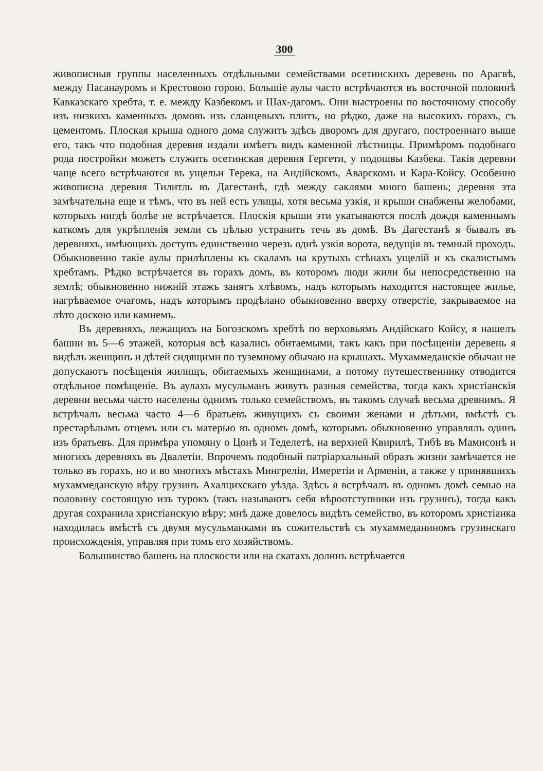300
живописныя группы населенныхъ отдѣльными семействами осетинскихъ деревень по Арагвѣ, между Пасанауромъ и Крестовою горою. Большіе аулы часто встрѣчаются въ восточной половинѣ Кавказскаго хребта, т. е. между Казбекомъ и Шах-дагомъ. Они выстроены по восточному способу изъ низкихъ каменныхъ домовъ изъ сланцевыхъ плитъ, но рѣдко, даже на высокихъ горахъ, съ цементомъ. Плоская крыша одного дома служитъ здѣсь дворомъ для другаго, построеннаго выше его, такъ что подобная деревня издали имѣетъ видъ каменной лѣстницы. Примѣромъ подобнаго рода постройки можетъ служить осетинская деревня Гергети, у подошвы Казбека. Такія деревни чаще всего встрѣчаются въ ущельи Терека, на Андійскомъ, Аварскомъ и Кара-Койсу. Особенно живописна деревня Тилитль въ Дагестанѣ, гдѣ между саклями много башень; деревня эта замѣчательна еще и тѣмъ, что въ ней есть улицы, хотя весьма узкія, и крыши снабжены желобами, которыхъ нигдѣ болѣе не встрѣчается. Плоскія крыши эти укатываются послѣ дождя каменнымъ каткомъ для укрѣпленія земли съ цѣлью устранить течь въ домѣ. Въ Дагестанѣ я бывалъ въ деревняхъ, имѣющихъ доступъ единственно черезъ однѣ узкія ворота, ведущія въ темный проходъ. Обыкновенно такіе аулы прилѣплены къ скаламъ на крутыхъ стѣнахъ ущелій и къ скалистымъ хребтамъ. Рѣдко встрѣчается въ горахъ домъ, въ которомъ люди жили бы непосредственно на землѣ; обыкновенно нижній этажъ занятъ хлѣвомъ, надъ которымъ находится настоящее жилье, нагрѣваемое очагомъ, надъ которымъ продѣлано обыкновенно вверху отверстіе, закрываемое на лѣто доскою или камнемъ.
Въ деревняхъ, лежащихъ на Богозскомъ хребтѣ по верховьямъ Андійскаго Койсу, я нашелъ башни въ 5—6 этажей, которыя всѣ казались обитаемыми, такъ какъ при посѣщеніи деревень я видѣлъ женщинъ и дѣтей сидящими по туземному обычаю на крышахъ. Мухаммеданскіе обычаи не допускаютъ посѣщенія жилищъ, обитаемыхъ женщинами, а потому путешественнику отводится отдѣльное помѣщеніе. Въ аулахъ мусульманъ живутъ разныя семейства, тогда какъ христіанскія деревни весьма часто населены однимъ только семействомъ, въ такомъ случаѣ весьма древнимъ. Я встрѣчалъ весьма часто 4—6 братьевъ живущихъ съ своими женами и дѣтьми, вмѣстѣ съ престарѣлымъ отцемъ или съ матерью въ одномъ домѣ, которымъ обыкновенно управлялъ одинъ изъ братьевъ. Для примѣра упомяну о Цонѣ и Теделетѣ, на верхней Квирилѣ, Тибѣ въ Мамисонѣ и многихъ деревняхъ въ Двалетіи. Впрочемъ подобный патріархальный образъ жизни замѣчается не только въ горахъ, но и во многихъ мѣстахъ Мингреліи, Имеретіи и Арменіи, а также у принявшихъ мухаммеданскую вѣру грузинъ Ахалцихскаго уѣзда. Здѣсь я встрѣчалъ въ одномъ домѣ семью на половину состоящую изъ турокъ (такъ называютъ себя вѣроотступники изъ грузинъ), тогда какъ другая сохранила христіанскую вѣру; мнѣ даже довелось видѣть семейство, въ которомъ христіанка находилась вмѣстѣ съ двумя мусульманками въ сожительствѣ съ мухаммеданиномъ грузинскаго происхожденія, управляя при томъ его хозяйствомъ.
Большинство башень на плоскости или на скатахъ долинъ встрѣчается